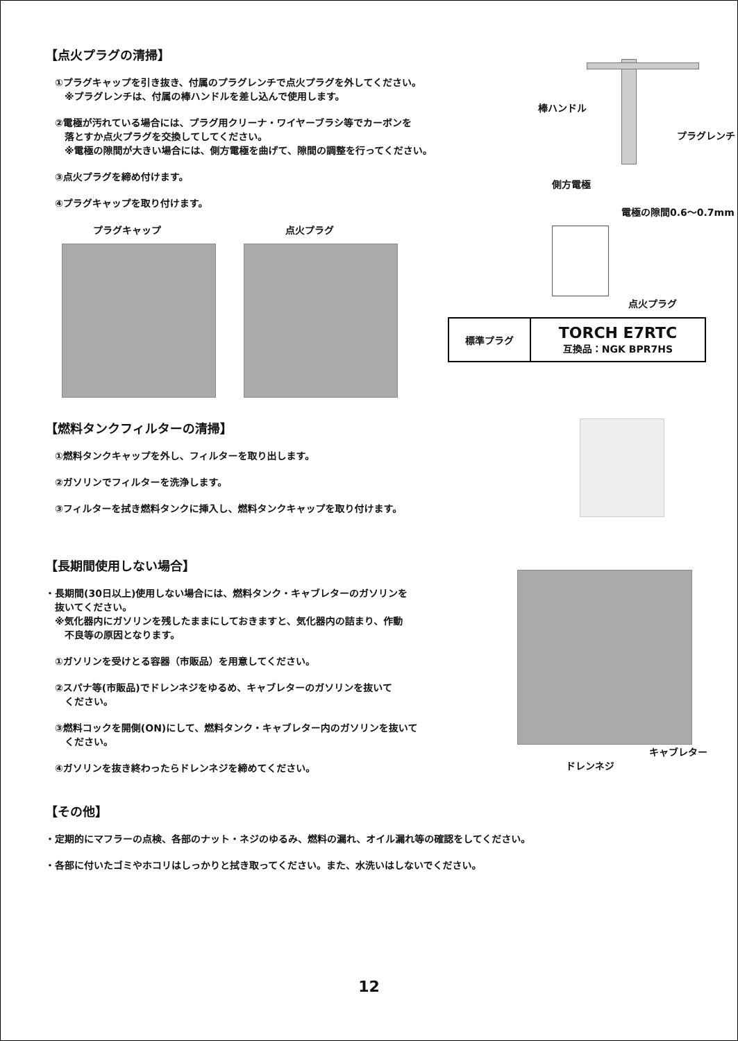【点火プラグの清掃】
①プラグキャップを引き抜き、付属のプラグレンチで点火プラグを外してください。
　※プラグレンチは、付属の棒ハンドルを差し込んで使用します。
②電極が汚れている場合には、プラグ用クリーナ・ワイヤーブラシ等でカーボンを
　落とすか点火プラグを交換してしてください。
　※電極の隙間が大きい場合には、側方電極を曲げて、隙間の調整を行ってください。
③点火プラグを締め付けます。
④プラグキャップを取り付けます。
プラグキャップ 点火プラグ
棒ハンドル
プラグレンチ
側方電極
電極の隙間0.6〜0.7mm
点火プラグ
| 標準プラグ | TORCH E7RTC 互換品：NGK BPR7HS |
【燃料タンクフィルターの清掃】
①燃料タンクキャップを外し、フィルターを取り出します。
②ガソリンでフィルターを洗浄します。
③フィルターを拭き燃料タンクに挿入し、燃料タンクキャップを取り付けます。
【長期間使用しない場合】
・長期間(30日以上)使用しない場合には、燃料タンク・キャブレターのガソリンを
　抜いてください。
　※気化器内にガソリンを残したままにしておきますと、気化器内の詰まり、作動
　　不良等の原因となります。
①ガソリンを受けとる容器（市販品）を用意してください。
②スパナ等(市販品)でドレンネジをゆるめ、キャブレターのガソリンを抜いて
　ください。
③燃料コックを開側(ON)にして、燃料タンク・キャブレター内のガソリンを抜いて
　ください。
④ガソリンを抜き終わったらドレンネジを締めてください。
キャブレター
ドレンネジ
【その他】
・定期的にマフラーの点検、各部のナット・ネジのゆるみ、燃料の漏れ、オイル漏れ等の確認をしてください。
・各部に付いたゴミやホコリはしっかりと拭き取ってください。また、水洗いはしないでください。
12